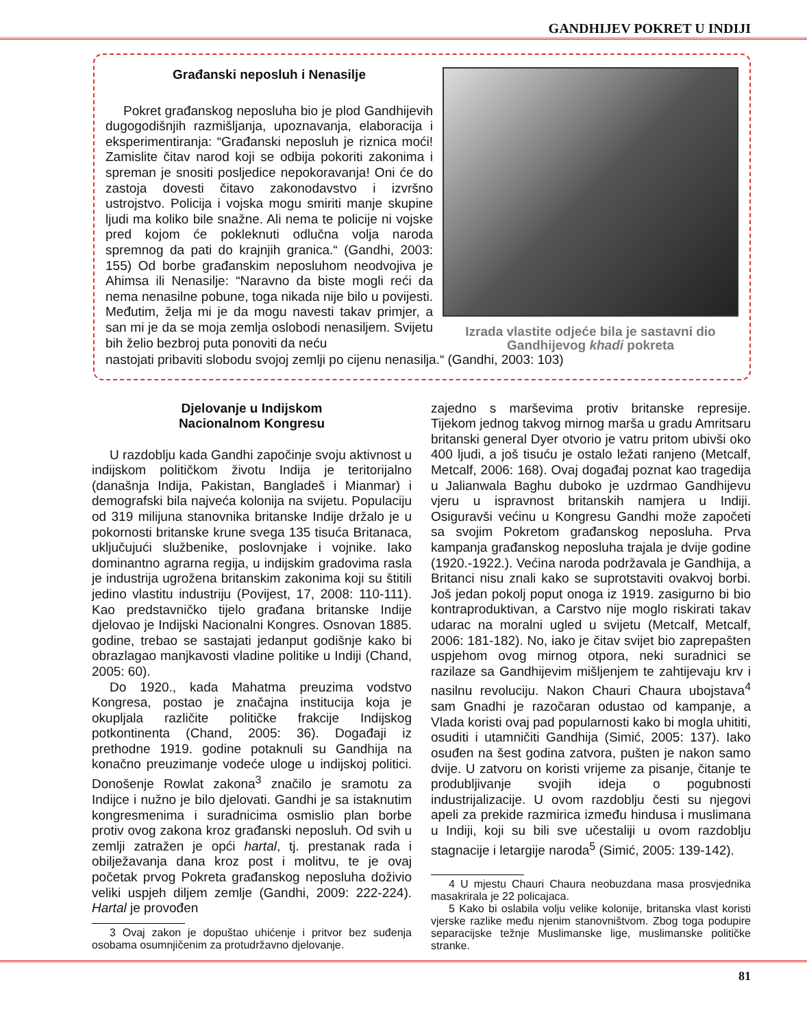GANDHIJEV POKRET U INDIJI
Građanski neposluh i Nenasilje
Pokret građanskog neposluha bio je plod Gandhijevih dugogodišnjih razmišljanja, upoznavanja, elaboracija i eksperimentiranja: “Građanski neposluh je riznica moći! Zamislite čitav narod koji se odbija pokoriti zakonima i spreman je snositi posljedice nepokoravanja! Oni će do zastoja dovesti čitavo zakonodavstvo i izvršno ustrojstvo. Policija i vojska mogu smiriti manje skupine ljudi ma koliko bile snažne. Ali nema te policije ni vojske pred kojom će pokleknuti odlučna volja naroda spremnog da pati do krajnjih granica.“ (Gandhi, 2003: 155) Od borbe građanskim neposluhom neodvojiva je Ahimsa ili Nenasilje: “Naravno da biste mogli reći da nema nenasilne pobune, toga nikada nije bilo u povijesti. Međutim, želja mi je da mogu navesti takav primjer, a san mi je da se moja zemlja oslobodi nenasiljem. Svijetu bih želio bezbroj puta ponoviti da neću
Izrada vlastite odjeće bila je sastavni dio Gandhijevog khadi pokreta
nastojati pribaviti slobodu svojoj zemlji po cijenu nenasilja.“ (Gandhi, 2003: 103)
Djelovanje u Indijskom
Nacionalnom Kongresu
U razdoblju kada Gandhi započinje svoju aktivnost u indijskom političkom životu Indija je teritorijalno (današnja Indija, Pakistan, Bangladeš i Mianmar) i demografski bila najveća kolonija na svijetu. Populaciju od 319 milijuna stanovnika britanske Indije držalo je u pokornosti britanske krune svega 135 tisuća Britanaca, uključujući službenike, poslovnjake i vojnike. Iako dominantno agrarna regija, u indijskim gradovima rasla je industrija ugrožena britanskim zakonima koji su štitili jedino vlastitu industriju (Povijest, 17, 2008: 110-111). Kao predstavničko tijelo građana britanske Indije djelovao je Indijski Nacionalni Kongres. Osnovan 1885. godine, trebao se sastajati jedanput godišnje kako bi obrazlagao manjkavosti vladine politike u Indiji (Chand, 2005: 60).
Do 1920., kada Mahatma preuzima vodstvo Kongresa, postao je značajna institucija koja je okupljala različite političke frakcije Indijskog potkontinenta (Chand, 2005: 36). Događaji iz prethodne 1919. godine potaknuli su Gandhija na konačno preuzimanje vodeće uloge u indijskoj politici. Donošenje Rowlat zakona<sup>3</sup> značilo je sramotu za Indijce i nužno je bilo djelovati. Gandhi je sa istaknutim kongresmenima i suradnicima osmislio plan borbe protiv ovog zakona kroz građanski neposluh. Od svih u zemlji zatražen je opći hartal, tj. prestanak rada i obilježavanja dana kroz post i molitvu, te je ovaj početak prvog Pokreta građanskog neposluha doživio veliki uspjeh diljem zemlje (Gandhi, 2009: 222-224). Hartal je provođen
3 Ovaj zakon je dopuštao uhićenje i pritvor bez suđenja osobama osumnjičenim za protudržavno djelovanje.
zajedno s marševima protiv britanske represije. Tijekom jednog takvog mirnog marša u gradu Amritsaru britanski general Dyer otvorio je vatru pritom ubivši oko 400 ljudi, a još tisuću je ostalo ležati ranjeno (Metcalf, Metcalf, 2006: 168). Ovaj događaj poznat kao tragedija u Jalianwala Baghu duboko je uzdrmao Gandhijevu vjeru u ispravnost britanskih namjera u Indiji. Osiguravši većinu u Kongresu Gandhi može započeti sa svojim Pokretom građanskog neposluha. Prva kampanja građanskog neposluha trajala je dvije godine (1920.-1922.). Većina naroda podržavala je Gandhija, a Britanci nisu znali kako se suprotstaviti ovakvoj borbi. Još jedan pokolj poput onoga iz 1919. zasigurno bi bio kontraproduktivan, a Carstvo nije moglo riskirati takav udarac na moralni ugled u svijetu (Metcalf, Metcalf, 2006: 181-182). No, iako je čitav svijet bio zaprepašten uspjehom ovog mirnog otpora, neki suradnici se razilaze sa Gandhijevim mišljenjem te zahtijevaju krv i nasilnu revoluciju. Nakon Chauri Chaura ubojstava<sup>4</sup> sam Gnadhi je razočaran odustao od kampanje, a Vlada koristi ovaj pad popularnosti kako bi mogla uhititi, osuditi i utamničiti Gandhija (Simić, 2005: 137). Iako osuđen na šest godina zatvora, pušten je nakon samo dvije. U zatvoru on koristi vrijeme za pisanje, čitanje te produbljivanje svojih ideja o pogubnosti industrijalizacije. U ovom razdoblju česti su njegovi apeli za prekide razmirica između hindusa i muslimana u Indiji, koji su bili sve učestaliji u ovom razdoblju stagnacije i letargije naroda<sup>5</sup> (Simić, 2005: 139-142).
4 U mjestu Chauri Chaura neobuzdana masa prosvjednika masakrirala je 22 policajaca.
5 Kako bi oslabila volju velike kolonije, britanska vlast koristi vjerske razlike među njenim stanovništvom. Zbog toga podupire separacijske težnje Muslimanske lige, muslimanske političke stranke.
81